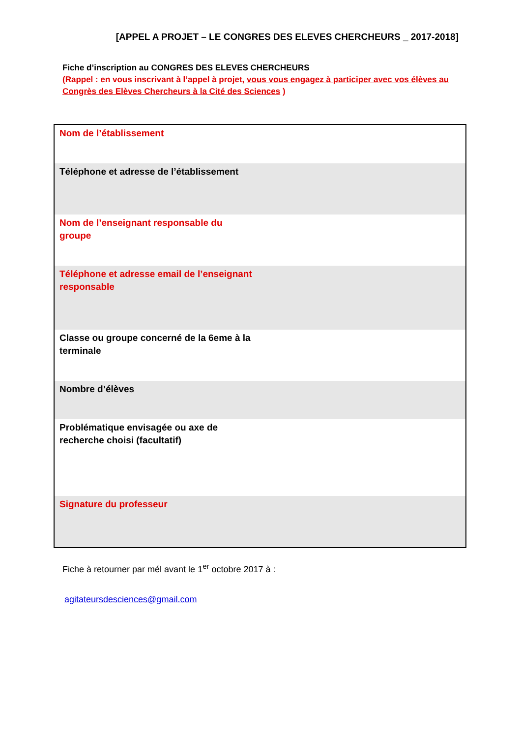[APPEL A PROJET – LE CONGRES DES ELEVES CHERCHEURS _ 2017-2018]
Fiche d’inscription au CONGRES DES ELEVES CHERCHEURS
(Rappel : en vous inscrivant à l’appel à projet, vous vous engagez à participer avec vos élèves au Congrès des Elèves Chercheurs à la Cité des Sciences )
| Nom de l’établissement |
| Téléphone et adresse de l’établissement |
| Nom de l’enseignant responsable du groupe |
| Téléphone et adresse email de l’enseignant responsable |
| Classe ou groupe concerné de la 6eme à la terminale |
| Nombre d’élèves |
| Problématique envisagée ou axe de recherche choisi (facultatif) |
| Signature du professeur |
Fiche à retourner par mél avant le 1<sup>er</sup> octobre 2017 à :
agitateursdesciences@gmail.com